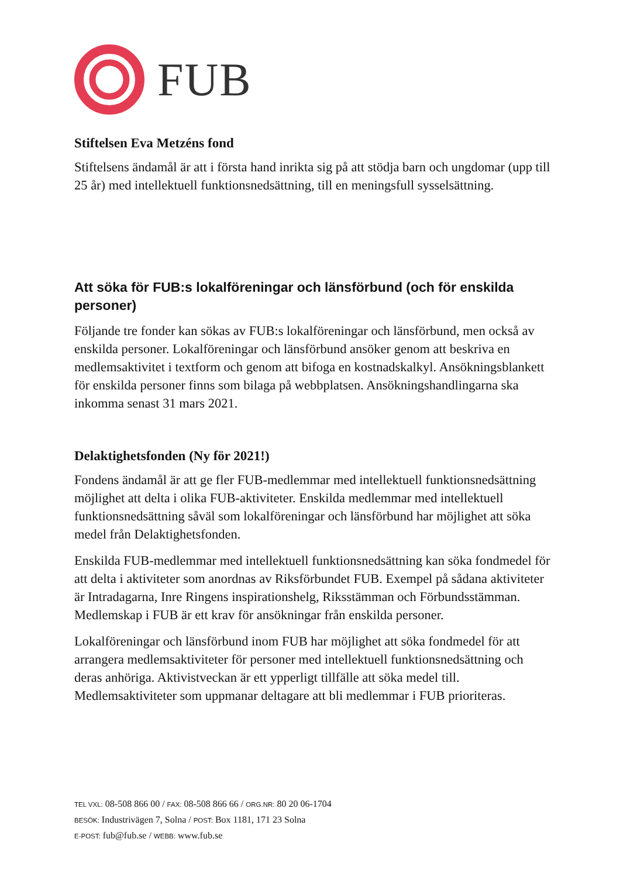FUB
Stiftelsen Eva Metzéns fond
Stiftelsens ändamål är att i första hand inrikta sig på att stödja barn och ungdomar (upp till 25 år) med intellektuell funktionsnedsättning, till en meningsfull sysselsättning.
Att söka för FUB:s lokalföreningar och länsförbund (och för enskilda personer)
Följande tre fonder kan sökas av FUB:s lokalföreningar och länsförbund, men också av enskilda personer. Lokalföreningar och länsförbund ansöker genom att beskriva en medlemsaktivitet i textform och genom att bifoga en kostnadskalkyl. Ansökningsblankett för enskilda personer finns som bilaga på webbplatsen. Ansökningshandlingarna ska inkomma senast 31 mars 2021.
Delaktighetsfonden (Ny för 2021!)
Fondens ändamål är att ge fler FUB-medlemmar med intellektuell funktionsnedsättning möjlighet att delta i olika FUB-aktiviteter. Enskilda medlemmar med intellektuell funktionsnedsättning såväl som lokalföreningar och länsförbund har möjlighet att söka medel från Delaktighetsfonden.
Enskilda FUB-medlemmar med intellektuell funktionsnedsättning kan söka fondmedel för att delta i aktiviteter som anordnas av Riksförbundet FUB. Exempel på sådana aktiviteter är Intradagarna, Inre Ringens inspirationshelg, Riksstämman och Förbundsstämman. Medlemskap i FUB är ett krav för ansökningar från enskilda personer.
Lokalföreningar och länsförbund inom FUB har möjlighet att söka fondmedel för att arrangera medlemsaktiviteter för personer med intellektuell funktionsnedsättning och deras anhöriga. Aktivistveckan är ett ypperligt tillfälle att söka medel till. Medlemsaktiviteter som uppmanar deltagare att bli medlemmar i FUB prioriteras.
TEL VXL: 08-508 866 00 / FAX: 08-508 866 66 / ORG.NR: 80 20 06-1704
BESÖK: Industrivägen 7, Solna / POST: Box 1181, 171 23 Solna
E-POST: fub@fub.se / WEBB: www.fub.se